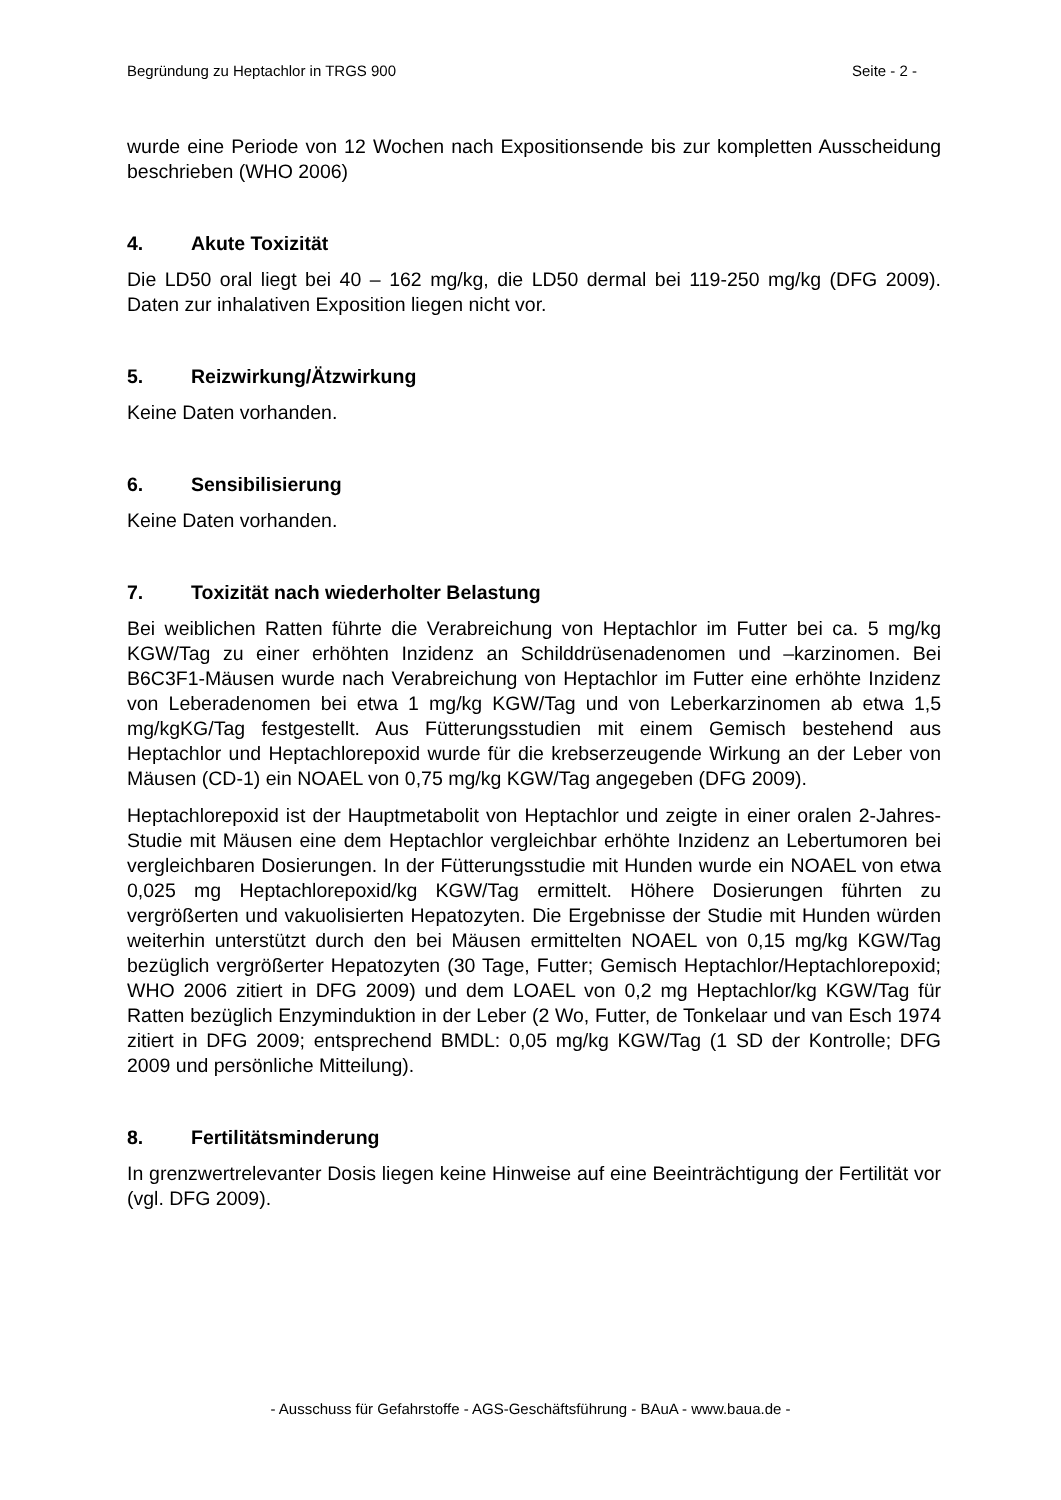Begründung zu Heptachlor in TRGS 900 Seite - 2 -
wurde eine Periode von 12 Wochen nach Expositionsende bis zur kompletten Ausscheidung beschrieben (WHO 2006)
4. Akute Toxizität
Die LD50 oral liegt bei 40 – 162 mg/kg, die LD50 dermal bei 119-250 mg/kg (DFG 2009). Daten zur inhalativen Exposition liegen nicht vor.
5. Reizwirkung/Ätzwirkung
Keine Daten vorhanden.
6. Sensibilisierung
Keine Daten vorhanden.
7. Toxizität nach wiederholter Belastung
Bei weiblichen Ratten führte die Verabreichung von Heptachlor im Futter bei ca. 5 mg/kg KGW/Tag zu einer erhöhten Inzidenz an Schilddrüsenadenomen und –karzinomen. Bei B6C3F1-Mäusen wurde nach Verabreichung von Heptachlor im Futter eine erhöhte Inzidenz von Leberadenomen bei etwa 1 mg/kg KGW/Tag und von Leberkarzinomen ab etwa 1,5 mg/kgKG/Tag festgestellt. Aus Fütterungsstudien mit einem Gemisch bestehend aus Heptachlor und Heptachlorepoxid wurde für die krebserzeugende Wirkung an der Leber von Mäusen (CD-1) ein NOAEL von 0,75 mg/kg KGW/Tag angegeben (DFG 2009).
Heptachlorepoxid ist der Hauptmetabolit von Heptachlor und zeigte in einer oralen 2-Jahres-Studie mit Mäusen eine dem Heptachlor vergleichbar erhöhte Inzidenz an Lebertumoren bei vergleichbaren Dosierungen. In der Fütterungsstudie mit Hunden wurde ein NOAEL von etwa 0,025 mg Heptachlorepoxid/kg KGW/Tag ermittelt. Höhere Dosierungen führten zu vergrößerten und vakuolisierten Hepatozyten. Die Ergebnisse der Studie mit Hunden würden weiterhin unterstützt durch den bei Mäusen ermittelten NOAEL von 0,15 mg/kg KGW/Tag bezüglich vergrößerter Hepatozyten (30 Tage, Futter; Gemisch Heptachlor/Heptachlorepoxid; WHO 2006 zitiert in DFG 2009) und dem LOAEL von 0,2 mg Heptachlor/kg KGW/Tag für Ratten bezüglich Enzyminduktion in der Leber (2 Wo, Futter, de Tonkelaar und van Esch 1974 zitiert in DFG 2009; entsprechend BMDL: 0,05 mg/kg KGW/Tag (1 SD der Kontrolle; DFG 2009 und persönliche Mitteilung).
8. Fertilitätsminderung
In grenzwertrelevanter Dosis liegen keine Hinweise auf eine Beeinträchtigung der Fertilität vor (vgl. DFG 2009).
- Ausschuss für Gefahrstoffe - AGS-Geschäftsführung - BAuA - www.baua.de -